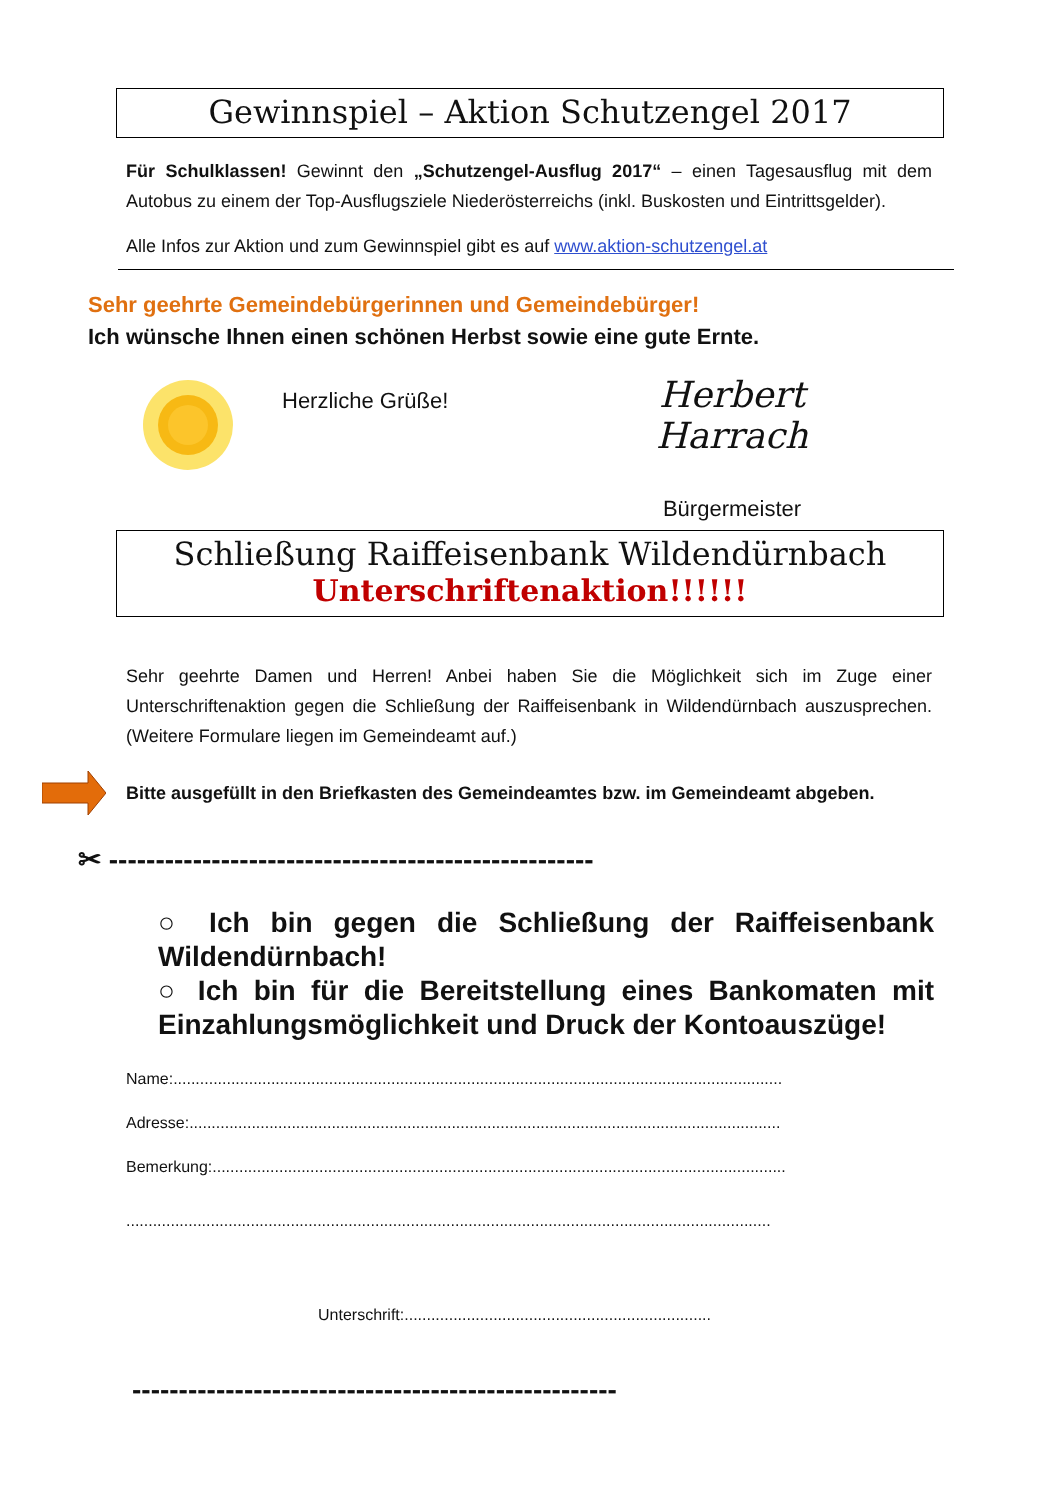Gewinnspiel – Aktion Schutzengel 2017
Für Schulklassen! Gewinnt den „Schutzengel-Ausflug 2017“ – einen Tagesausflug mit dem Autobus zu einem der Top-Ausflugsziele Niederösterreichs (inkl. Buskosten und Eintrittsgelder).
Alle Infos zur Aktion und zum Gewinnspiel gibt es auf www.aktion-schutzengel.at
Sehr geehrte Gemeindebürgerinnen und Gemeindebürger!
Ich wünsche Ihnen einen schönen Herbst sowie eine gute Ernte.
Herzliche Grüße!
Herbert Harrach
Bürgermeister
Schließung Raiffeisenbank Wildendürnbach
Unterschriftenaktion!!!!!!
Sehr geehrte Damen und Herren! Anbei haben Sie die Möglichkeit sich im Zuge einer Unterschriftenaktion gegen die Schließung der Raiffeisenbank in Wildendürnbach auszusprechen. (Weitere Formulare liegen im Gemeindeamt auf.)
Bitte ausgefüllt in den Briefkasten des Gemeindeamtes bzw. im Gemeindeamt abgeben.
✂ ----------------------------------------------------
○ Ich bin gegen die Schließung der Raiffeisenbank Wildendürnbach!
○ Ich bin für die Bereitstellung eines Bankomaten mit Einzahlungsmöglichkeit und Druck der Kontoauszüge!
Name:.........................................................................................................................................
Adresse:.....................................................................................................................................
Bemerkung:.................................................................................................................................
.................................................................................................................................................
Unterschrift:.....................................................................
----------------------------------------------------